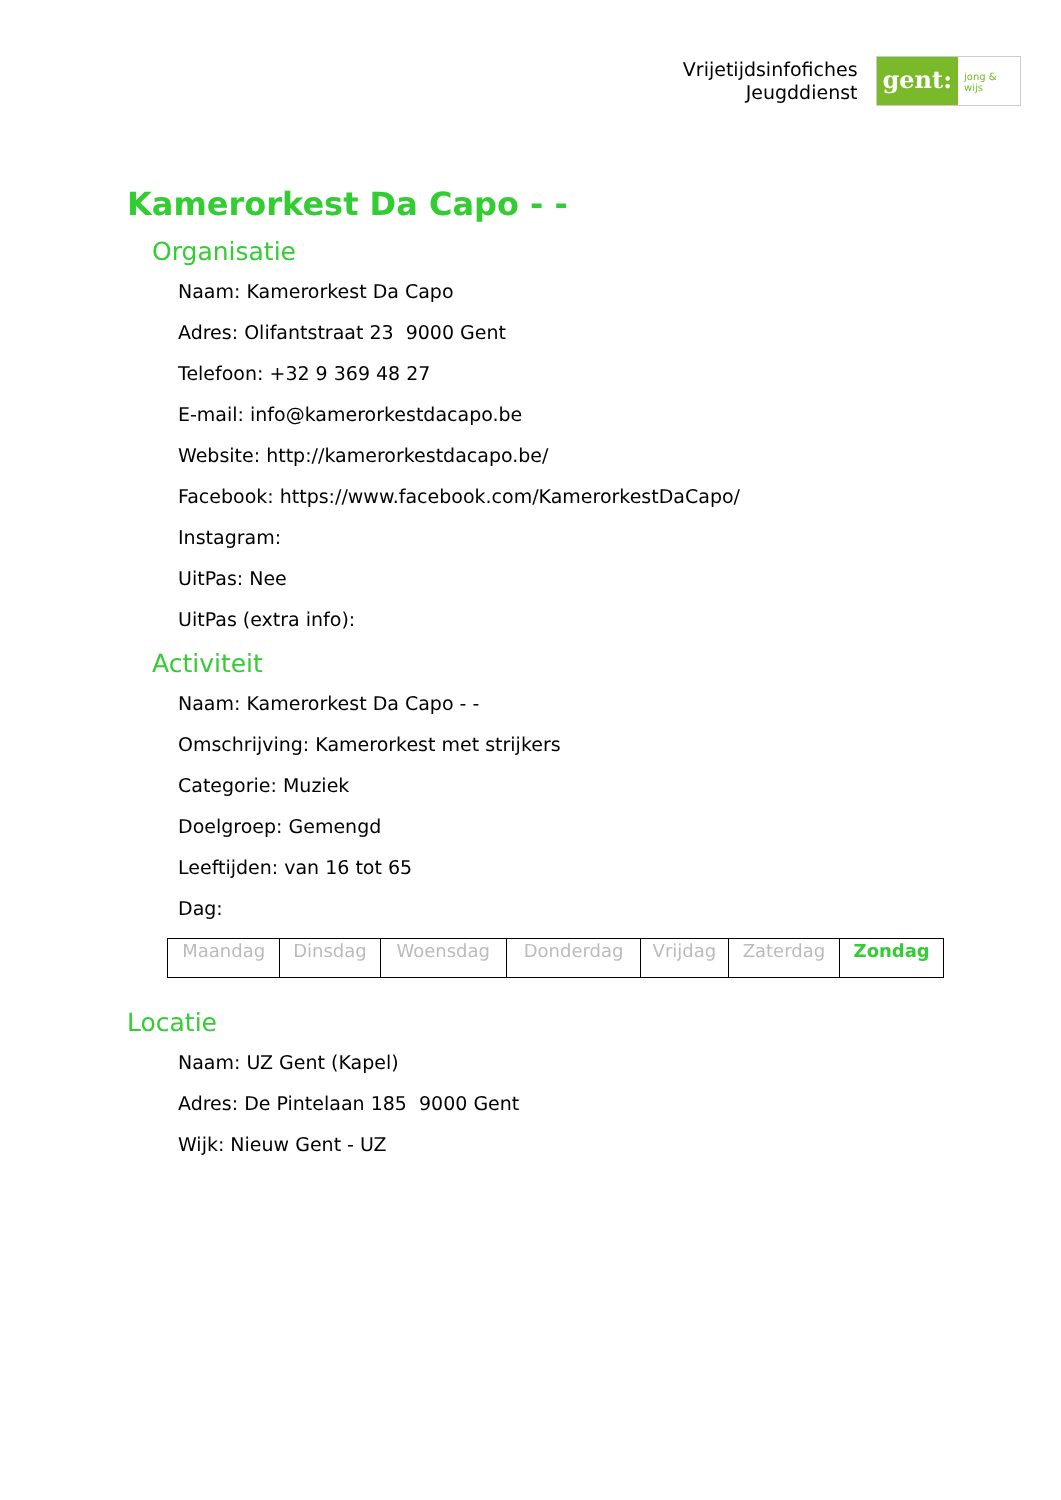Vrijetijdsinfofiches
Jeugddienst
gent:
jong & wijs
Kamerorkest Da Capo - -
Organisatie
Naam: Kamerorkest Da Capo
Adres: Olifantstraat 23 9000 Gent
Telefoon: +32 9 369 48 27
E-mail: info@kamerorkestdacapo.be
Website: http://kamerorkestdacapo.be/
Facebook: https://www.facebook.com/KamerorkestDaCapo/
Instagram:
UitPas: Nee
UitPas (extra info):
Activiteit
Naam: Kamerorkest Da Capo - -
Omschrijving: Kamerorkest met strijkers
Categorie: Muziek
Doelgroep: Gemengd
Leeftijden: van 16 tot 65
Dag:
| Maandag | Dinsdag | Woensdag | Donderdag | Vrijdag | Zaterdag | Zondag |
Locatie
Naam: UZ Gent (Kapel)
Adres: De Pintelaan 185 9000 Gent
Wijk: Nieuw Gent - UZ